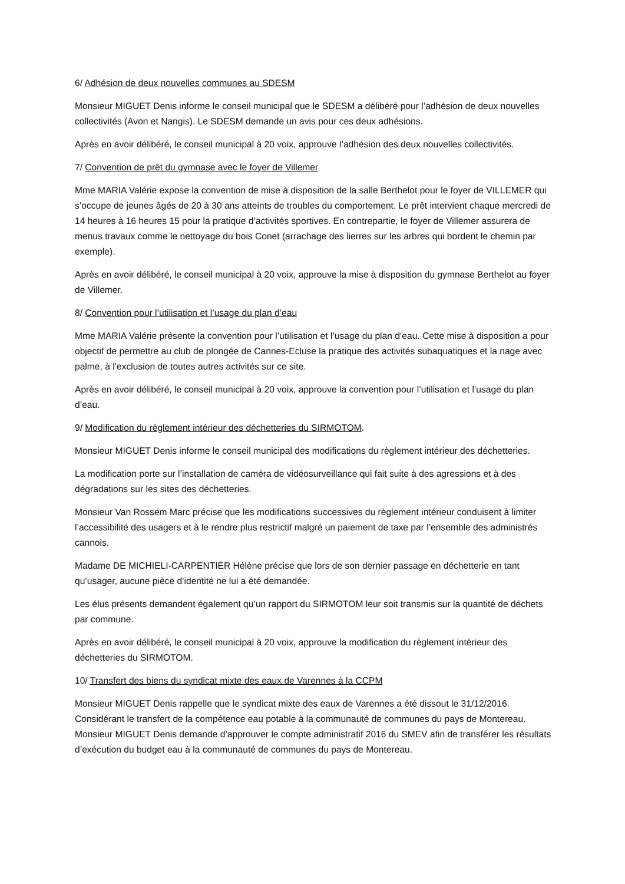6/ Adhésion de deux nouvelles communes au SDESM
Monsieur MIGUET Denis informe le conseil municipal que le SDESM a délibéré pour l’adhésion de deux nouvelles collectivités (Avon et Nangis). Le SDESM demande un avis pour ces deux adhésions.
Après en avoir délibéré, le conseil municipal à 20 voix, approuve l’adhésion des deux nouvelles collectivités.
7/ Convention de prêt du gymnase avec le foyer de Villemer
Mme MARIA Valérie expose la convention de mise à disposition de la salle Berthelot pour le foyer de VILLEMER qui s’occupe de jeunes âgés de 20 à 30 ans atteints de troubles du comportement. Le prêt intervient chaque mercredi de 14 heures à 16 heures 15 pour la pratique d’activités sportives. En contrepartie, le foyer de Villemer assurera de menus travaux comme le nettoyage du bois Conet (arrachage des lierres sur les arbres qui bordent le chemin par exemple).
Après en avoir délibéré, le conseil municipal à 20 voix, approuve la mise à disposition du gymnase Berthelot au foyer de Villemer.
8/ Convention pour l’utilisation et l’usage du plan d’eau
Mme MARIA Valérie présente la convention pour l’utilisation et l’usage du plan d’eau. Cette mise à disposition a pour objectif de permettre au club de plongée de Cannes-Ecluse la pratique des activités subaquatiques et la nage avec palme, à l’exclusion de toutes autres activités sur ce site.
Après en avoir délibéré, le conseil municipal à 20 voix, approuve la convention pour l’utilisation et l’usage du plan d’eau.
9/ Modification du règlement intérieur des déchetteries du SIRMOTOM.
Monsieur MIGUET Denis informe le conseil municipal des modifications du règlement intérieur des déchetteries.
La modification porte sur l’installation de caméra de vidéosurveillance qui fait suite à des agressions et à des dégradations sur les sites des déchetteries.
Monsieur Van Rossem Marc précise que les modifications successives du règlement intérieur conduisent à limiter l’accessibilité des usagers et à le rendre plus restrictif malgré un paiement de taxe par l’ensemble des administrés cannois.
Madame DE MICHIELI-CARPENTIER Hélène précise que lors de son dernier passage en déchetterie en tant qu’usager, aucune pièce d’identité ne lui a été demandée.
Les élus présents demandent également qu’un rapport du SIRMOTOM leur soit transmis sur la quantité de déchets par commune.
Après en avoir délibéré, le conseil municipal à 20 voix, approuve la modification du règlement intérieur des déchetteries du SIRMOTOM.
10/ Transfert des biens du syndicat mixte des eaux de Varennes à la CCPM
Monsieur MIGUET Denis rappelle que le syndicat mixte des eaux de Varennes a été dissout le 31/12/2016. Considérant le transfert de la compétence eau potable à la communauté de communes du pays de Montereau. Monsieur MIGUET Denis demande d’approuver le compte administratif 2016 du SMEV afin de transférer les résultats d’exécution du budget eau à la communauté de communes du pays de Montereau.